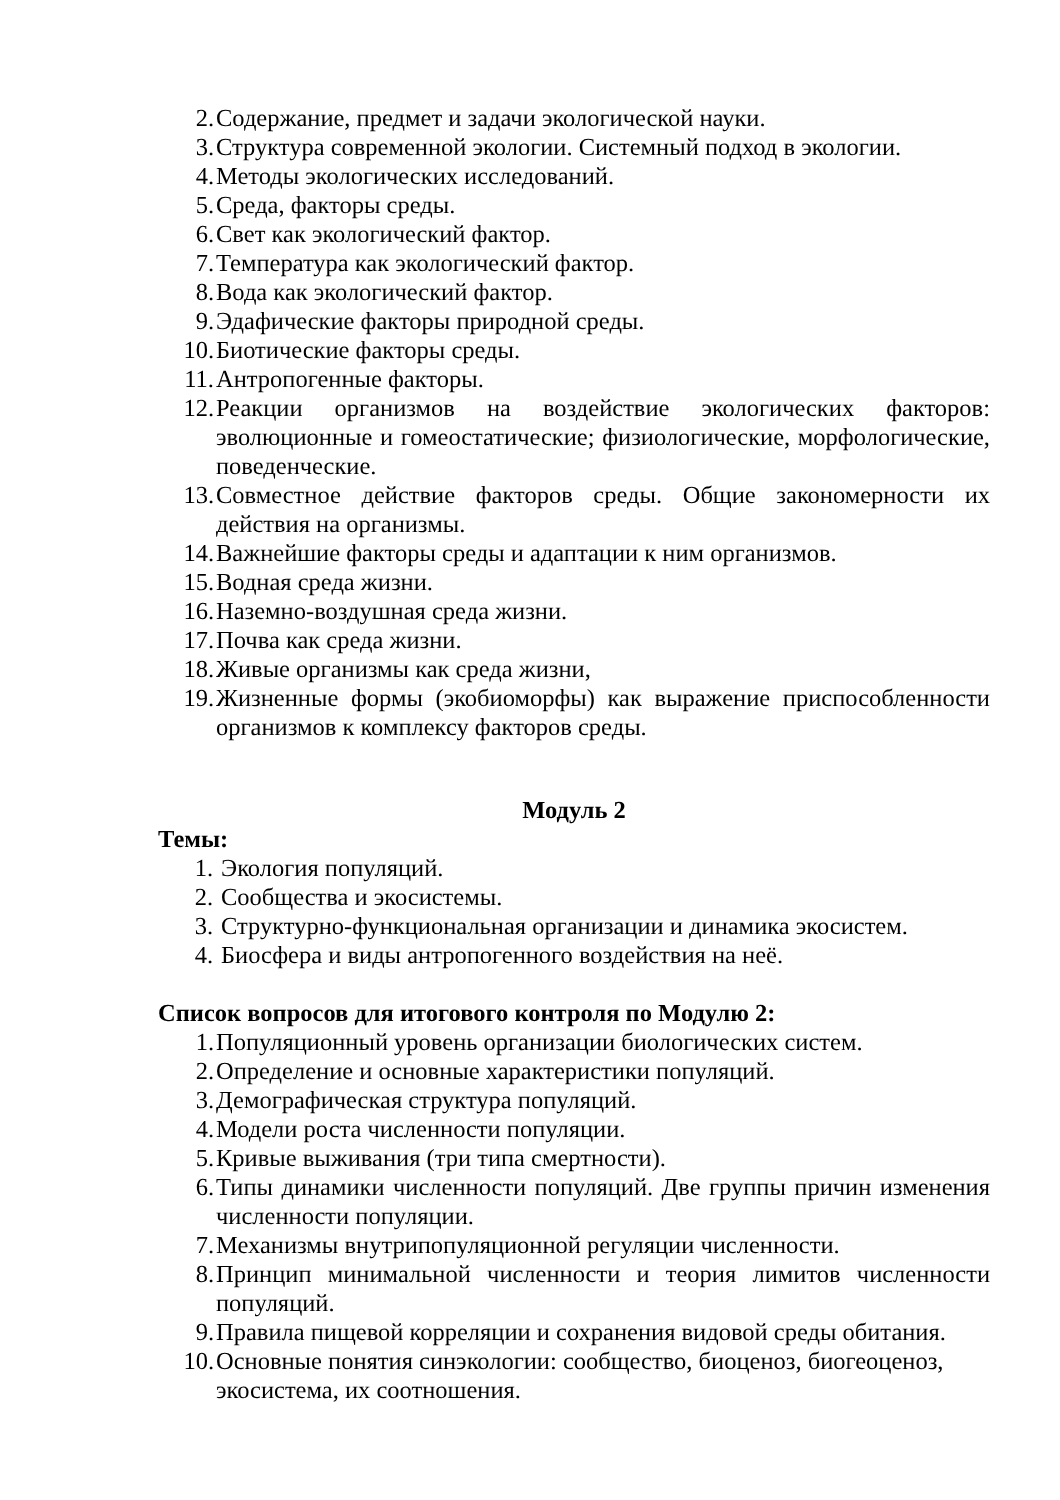2. Содержание, предмет и задачи экологической науки.
3. Структура современной экологии. Системный подход в экологии.
4. Методы экологических исследований.
5. Среда, факторы среды.
6. Свет как экологический фактор.
7. Температура как экологический фактор.
8. Вода как экологический фактор.
9. Эдафические факторы природной среды.
10. Биотические факторы среды.
11. Антропогенные факторы.
12. Реакции организмов на воздействие экологических факторов: эволюционные и гомеостатические; физиологические, морфологические, поведенческие.
13. Совместное действие факторов среды. Общие закономерности их действия на организмы.
14. Важнейшие факторы среды и адаптации к ним организмов.
15. Водная среда жизни.
16. Наземно-воздушная среда жизни.
17. Почва как среда жизни.
18. Живые организмы как среда жизни,
19. Жизненные формы (экобиоморфы) как выражение приспособленности организмов к комплексу факторов среды.
Модуль 2
Темы:
1. Экология популяций.
2. Сообщества и экосистемы.
3. Структурно-функциональная организации и динамика экосистем.
4. Биосфера и виды антропогенного воздействия на неё.
Список вопросов для итогового контроля по Модулю 2:
1. Популяционный уровень организации биологических систем.
2. Определение и основные характеристики популяций.
3. Демографическая структура популяций.
4. Модели роста численности популяции.
5. Кривые выживания (три типа смертности).
6. Типы динамики численности популяций. Две группы причин изменения численности популяции.
7. Механизмы внутрипопуляционной регуляции численности.
8. Принцип минимальной численности и теория лимитов численности популяций.
9. Правила пищевой корреляции и сохранения видовой среды обитания.
10. Основные понятия синэкологии: сообщество, биоценоз, биогеоценоз, экосистема, их соотношения.